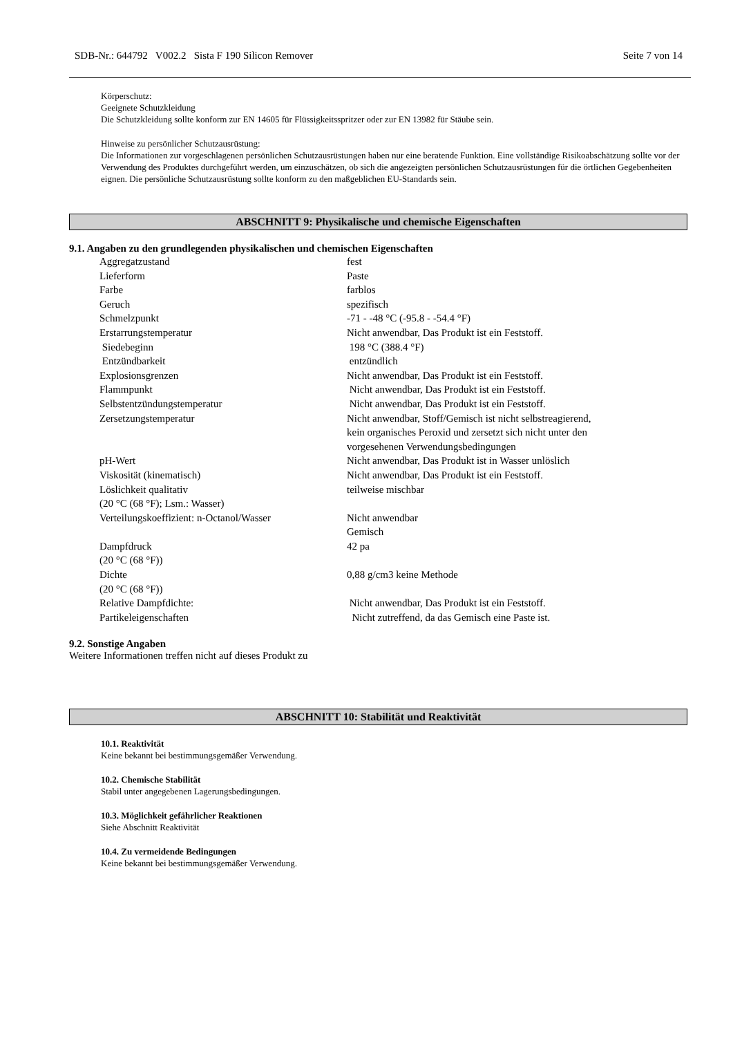SDB-Nr.: 644792 V002.2 Sista F 190 Silicon Remover Seite 7 von 14
Körperschutz:
Geeignete Schutzkleidung
Die Schutzkleidung sollte konform zur EN 14605 für Flüssigkeitsspritzer oder zur EN 13982 für Stäube sein.
Hinweise zu persönlicher Schutzausrüstung:
Die Informationen zur vorgeschlagenen persönlichen Schutzausrüstungen haben nur eine beratende Funktion. Eine vollständige Risikoabschätzung sollte vor der Verwendung des Produktes durchgeführt werden, um einzuschätzen, ob sich die angezeigten persönlichen Schutzausrüstungen für die örtlichen Gegebenheiten eignen. Die persönliche Schutzausrüstung sollte konform zu den maßgeblichen EU-Standards sein.
ABSCHNITT 9: Physikalische und chemische Eigenschaften
9.1. Angaben zu den grundlegenden physikalischen und chemischen Eigenschaften
| Aggregatzustand | fest |
| Lieferform | Paste |
| Farbe | farblos |
| Geruch | spezifisch |
| Schmelzpunkt | -71 - -48 °C (-95.8 - -54.4 °F) |
| Erstarrungstemperatur | Nicht anwendbar, Das Produkt ist ein Feststoff. |
| Siedebeginn | 198 °C (388.4 °F) |
| Entzündbarkeit | entzündlich |
| Explosionsgrenzen | Nicht anwendbar, Das Produkt ist ein Feststoff. |
| Flammpunkt | Nicht anwendbar, Das Produkt ist ein Feststoff. |
| Selbstentzündungstemperatur | Nicht anwendbar, Das Produkt ist ein Feststoff. |
| Zersetzungstemperatur | Nicht anwendbar, Stoff/Gemisch ist nicht selbstreagierend, kein organisches Peroxid und zersetzt sich nicht unter den vorgesehenen Verwendungsbedingungen |
| pH-Wert | Nicht anwendbar, Das Produkt ist in Wasser unlöslich |
| Viskosität (kinematisch) | Nicht anwendbar, Das Produkt ist ein Feststoff. |
| Löslichkeit qualitativ (20 °C (68 °F); Lsm.: Wasser) | teilweise mischbar |
| Verteilungskoeffizient: n-Octanol/Wasser | Nicht anwendbar Gemisch |
| Dampfdruck (20 °C (68 °F)) | 42 pa |
| Dichte (20 °C (68 °F)) | 0,88 g/cm3 keine Methode |
| Relative Dampfdichte: | Nicht anwendbar, Das Produkt ist ein Feststoff. |
| Partikeleigenschaften | Nicht zutreffend, da das Gemisch eine Paste ist. |
9.2. Sonstige Angaben
Weitere Informationen treffen nicht auf dieses Produkt zu
ABSCHNITT 10: Stabilität und Reaktivität
10.1. Reaktivität
Keine bekannt bei bestimmungsgemäßer Verwendung.
10.2. Chemische Stabilität
Stabil unter angegebenen Lagerungsbedingungen.
10.3. Möglichkeit gefährlicher Reaktionen
Siehe Abschnitt Reaktivität
10.4. Zu vermeidende Bedingungen
Keine bekannt bei bestimmungsgemäßer Verwendung.